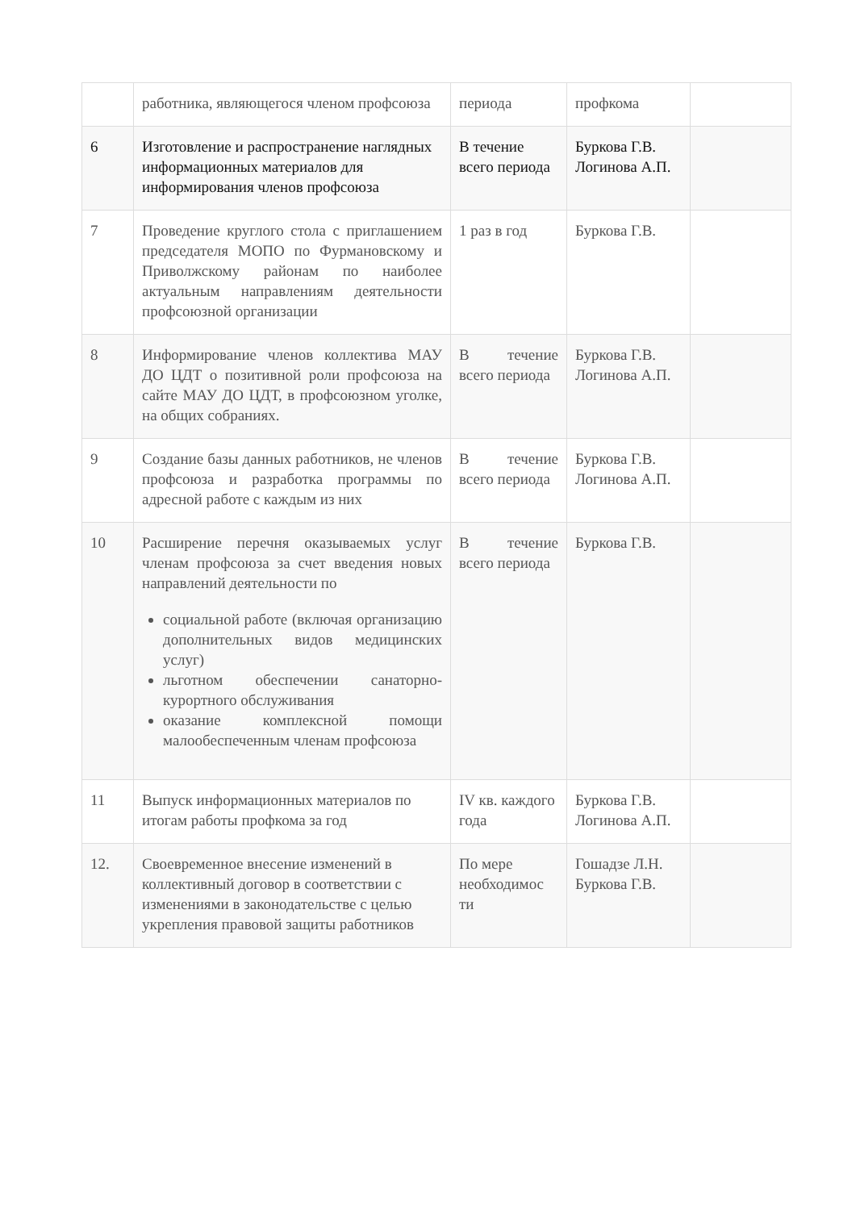| | работника, являющегося членом профсоюза | периода | профкома | |
| 6 | Изготовление и распространение наглядных информационных материалов для информирования членов профсоюза | В течение всего периода | Буркова Г.В. Логинова А.П. | |
| 7 | Проведение круглого стола с приглашением председателя МОПО по Фурмановскому и Приволжскому районам по наиболее актуальным направлениям деятельности профсоюзной организации | 1 раз в год | Буркова Г.В. | |
| 8 | Информирование членов коллектива МАУ ДО ЦДТ о позитивной роли профсоюза на сайте МАУ ДО ЦДТ, в профсоюзном уголке, на общих собраниях. | В течение всего периода | Буркова Г.В. Логинова А.П. | |
| 9 | Создание базы данных работников, не членов профсоюза и разработка программы по адресной работе с каждым из них | В течение всего периода | Буркова Г.В. Логинова А.П. | |
| 10 | Расширение перечня оказываемых услуг членам профсоюза за счет введения новых направлений деятельности по социальной работе (включая организацию дополнительных видов медицинских услуг) льготном обеспечении санаторно-курортного обслуживания оказание комплексной помощи малообеспеченным членам профсоюза | В течение всего периода | Буркова Г.В. | |
| 11 | Выпуск информационных материалов по итогам работы профкома за год | IV кв. каждого года | Буркова Г.В. Логинова А.П. | |
| 12. | Своевременное внесение изменений в коллективный договор в соответствии с изменениями в законодательстве с целью укрепления правовой защиты работников | По мере необходимос ти | Гошадзе Л.Н. Буркова Г.В. | |